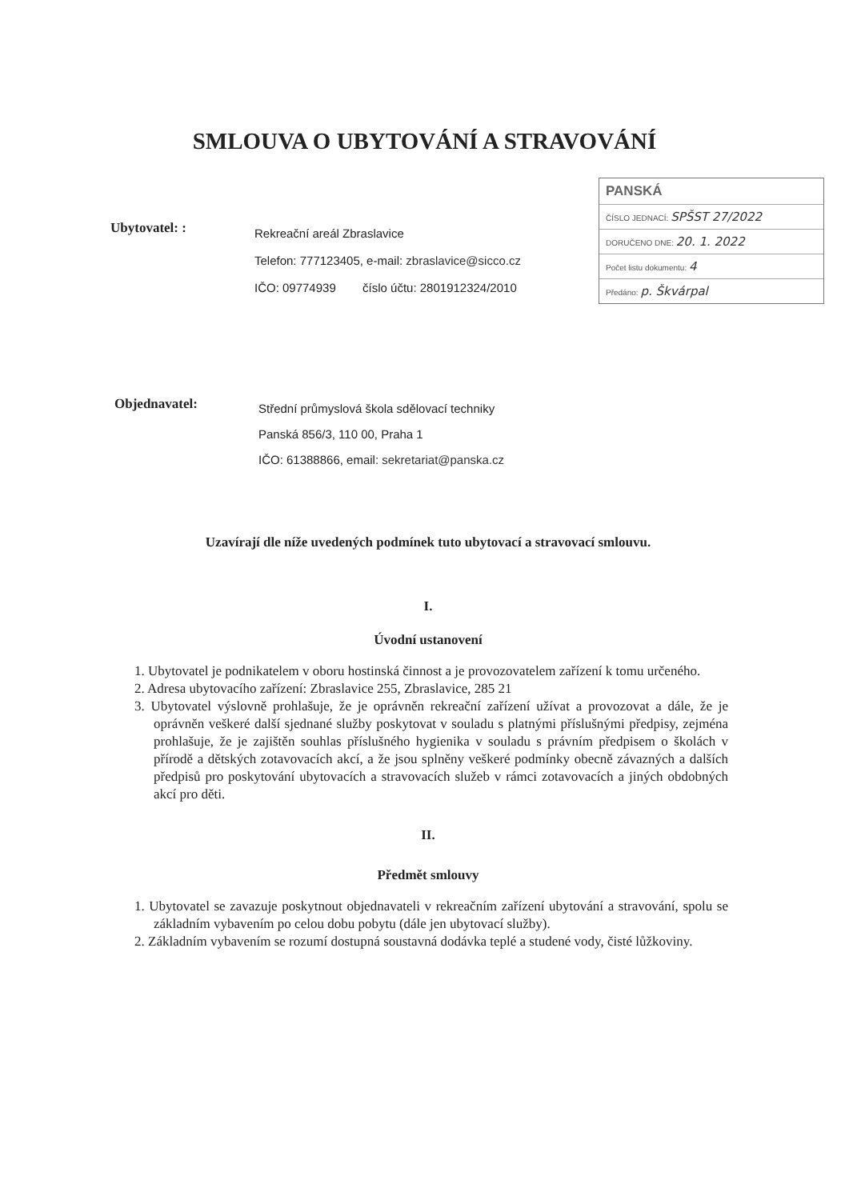SMLOUVA O UBYTOVÁNÍ A STRAVOVÁNÍ
PANSKÁ
ČÍSLO JEDNACÍ: SPŠST 27/2022
DORUČENO DNE: 20. 1. 2022
Počet listu dokumentu: 4
Předáno: p. Škvárpal
Ubytovatel: : Rekreační areál Zbraslavice
Telefon: 777123405, e-mail: zbraslavice@sicco.cz
IČO: 09774939 číslo účtu: 2801912324/2010
Objednavatel: Střední průmyslová škola sdělovací techniky
Panská 856/3, 110 00, Praha 1
IČO: 61388866, email: sekretariat@panska.cz
Uzavírají dle níže uvedených podmínek tuto ubytovací a stravovací smlouvu.
I.
Úvodní ustanovení
1. Ubytovatel je podnikatelem v oboru hostinská činnost a je provozovatelem zařízení k tomu určeného.
2. Adresa ubytovacího zařízení: Zbraslavice 255, Zbraslavice, 285 21
3. Ubytovatel výslovně prohlašuje, že je oprávněn rekreační zařízení užívat a provozovat a dále, že je oprávněn veškeré další sjednané služby poskytovat v souladu s platnými příslušnými předpisy, zejména prohlašuje, že je zajištěn souhlas příslušného hygienika v souladu s právním předpisem o školách v přírodě a dětských zotavovacích akcí, a že jsou splněny veškeré podmínky obecně závazných a dalších předpisů pro poskytování ubytovacích a stravovacích služeb v rámci zotavovacích a jiných obdobných akcí pro děti.
II.
Předmět smlouvy
1. Ubytovatel se zavazuje poskytnout objednavateli v rekreačním zařízení ubytování a stravování, spolu se základním vybavením po celou dobu pobytu (dále jen ubytovací služby).
2. Základním vybavením se rozumí dostupná soustavná dodávka teplé a studené vody, čisté lůžkoviny.